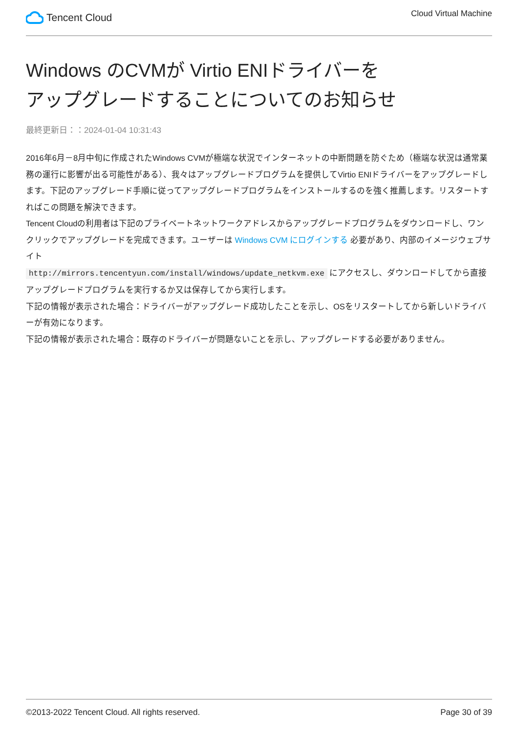Tencent Cloud
Cloud Virtual Machine
Windows のCVMが Virtio ENIドライバーを
アップグレードすることについてのお知らせ
最終更新日：：2024-01-04 10:31:43
2016年6月－8月中旬に作成されたWindows CVMが極端な状況でインターネットの中断問題を防ぐため（極端な状況は通常業務の運行に影響が出る可能性がある）、我々はアップグレードプログラムを提供してVirtio ENIドライバーをアップグレードします。下記のアップグレード手順に従ってアップグレードプログラムをインストールするのを強く推薦します。リスタートすればこの問題を解決できます。
Tencent Cloudの利用者は下記のプライベートネットワークアドレスからアップグレードプログラムをダウンロードし、ワンクリックでアップグレードを完成できます。ユーザーは Windows CVM にログインする 必要があり、内部のイメージウェブサイト
http://mirrors.tencentyun.com/install/windows/update_netkvm.exe にアクセスし、ダウンロードしてから直接アップグレードプログラムを実行するか又は保存してから実行します。
下記の情報が表示された場合：ドライバーがアップグレード成功したことを示し、OSをリスタートしてから新しいドライバーが有効になります。
下記の情報が表示された場合：既存のドライバーが問題ないことを示し、アップグレードする必要がありません。
©2013-2022 Tencent Cloud. All rights reserved. Page 30 of 39